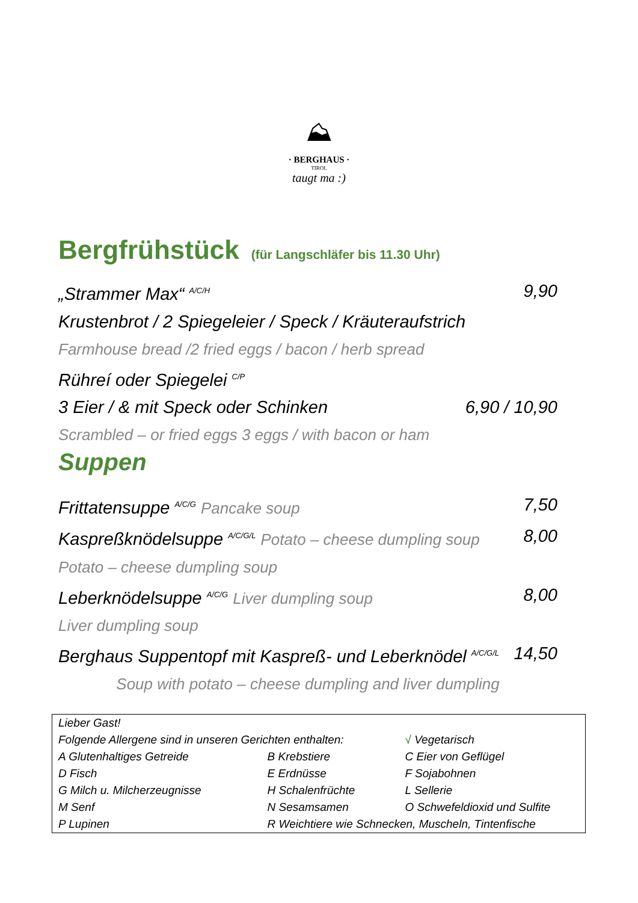⛰
· BERGHAUS ·
TIROL
taugt ma :)
Bergfrühstück (für Langschläfer bis 11.30 Uhr)
„Strammer Max“ <sup>A/C/H</sup> 9,90
Krustenbrot / 2 Spiegeleier / Speck / Kräuteraufstrich
Farmhouse bread /2 fried eggs / bacon / herb spread
Rühreí oder Spiegelei <sup>C/P</sup>
3 Eier / & mit Speck oder Schinken 6,90 / 10,90
Scrambled – or fried eggs 3 eggs / with bacon or ham
Suppen
Frittatensuppe <sup>A/C/G</sup> Pancake soup 7,50
Kaspreßknödelsuppe <sup>A/C/G/L</sup> Potato – cheese dumpling soup 8,00
Potato – cheese dumpling soup
Leberknödelsuppe <sup>A/C/G</sup> Liver dumpling soup 8,00
Liver dumpling soup
Berghaus Suppentopf mit Kaspreß- und Leberknödel <sup>A/C/G/L</sup> 14,50
Soup with potato – cheese dumpling and liver dumpling
| Lieber Gast! | | |
| Folgende Allergene sind in unseren Gerichten enthalten: | | √ Vegetarisch |
| A Glutenhaltiges Getreide | B Krebstiere | C Eier von Geflügel |
| D Fisch | E Erdnüsse | F Sojabohnen |
| G Milch u. Milcherzeugnisse | H Schalenfrüchte | L Sellerie |
| M Senf | N Sesamsamen | O Schwefeldioxid und Sulfite |
| P Lupinen | R Weichtiere wie Schnecken, Muscheln, Tintenfische | |